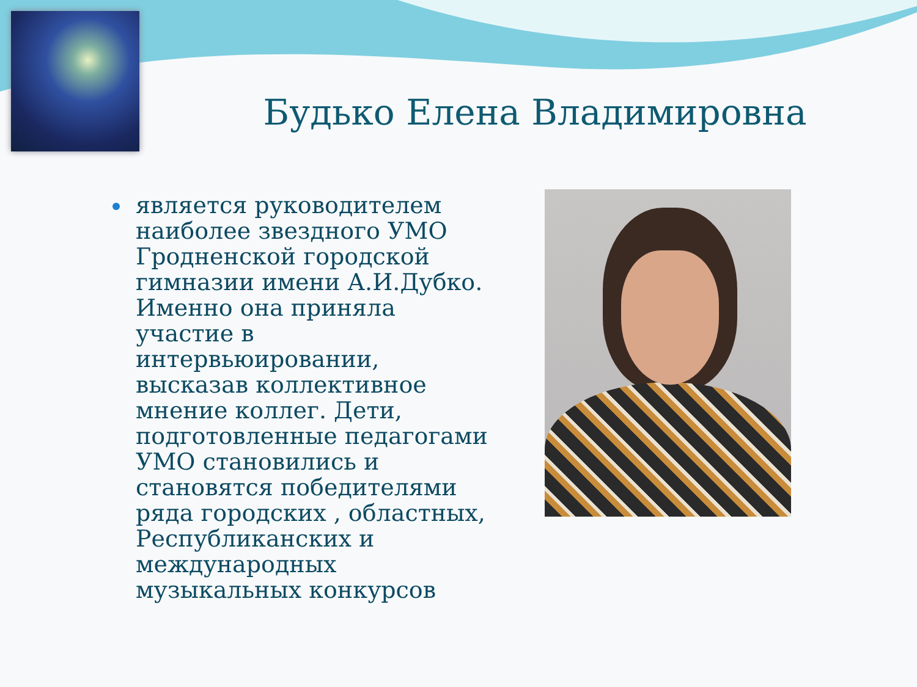Будько Елена Владимировна
является руководителем наиболее звездного УМО Гродненской городской гимназии имени А.И.Дубко. Именно она приняла участие в интервьюировании, высказав коллективное мнение коллег. Дети, подготовленные педагогами УМО становились и становятся победителями ряда городских , областных, Республиканских и международных музыкальных конкурсов